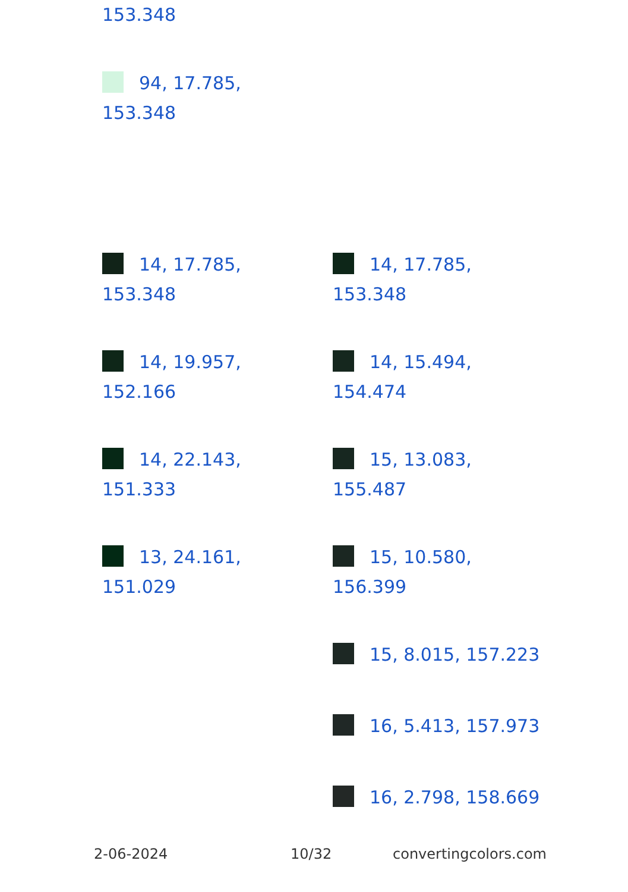153.348
94, 17.785, 153.348
14, 17.785, 153.348
14, 19.957, 152.166
14, 22.143, 151.333
13, 24.161, 151.029
14, 17.785, 153.348
14, 15.494, 154.474
15, 13.083, 155.487
15, 10.580, 156.399
15, 8.015, 157.223
16, 5.413, 157.973
16, 2.798, 158.669
2-06-2024 10/32 convertingcolors.com